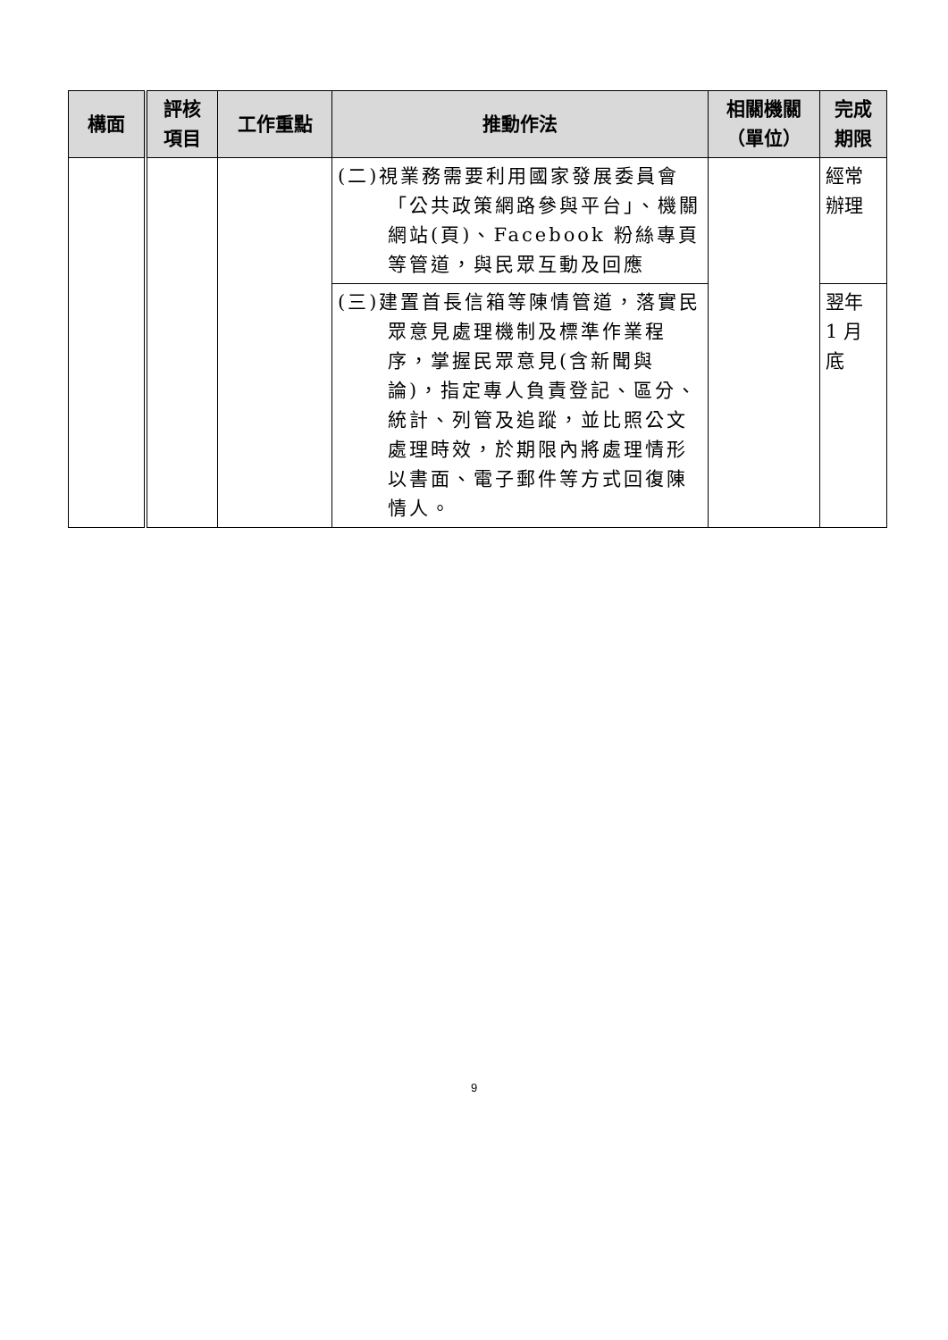| 構面 | 評核 項目 | 工作重點 | 推動作法 | 相關機關 （單位） | 完成 期限 |
| --- | --- | --- | --- | --- | --- |
| | | | (二)視業務需要利用國家發展委員會「公共政策網路參與平台」、機關網站(頁)、Facebook 粉絲專頁等管道，與民眾互動及回應 | | 經常 辦理 |
| | | | (三)建置首長信箱等陳情管道，落實民眾意見處理機制及標準作業程序，掌握民眾意見(含新聞與論)，指定專人負責登記、區分、統計、列管及追蹤，並比照公文處理時效，於期限內將處理情形以書面、電子郵件等方式回復陳情人。 | | 翌年 1 月 底 |
9